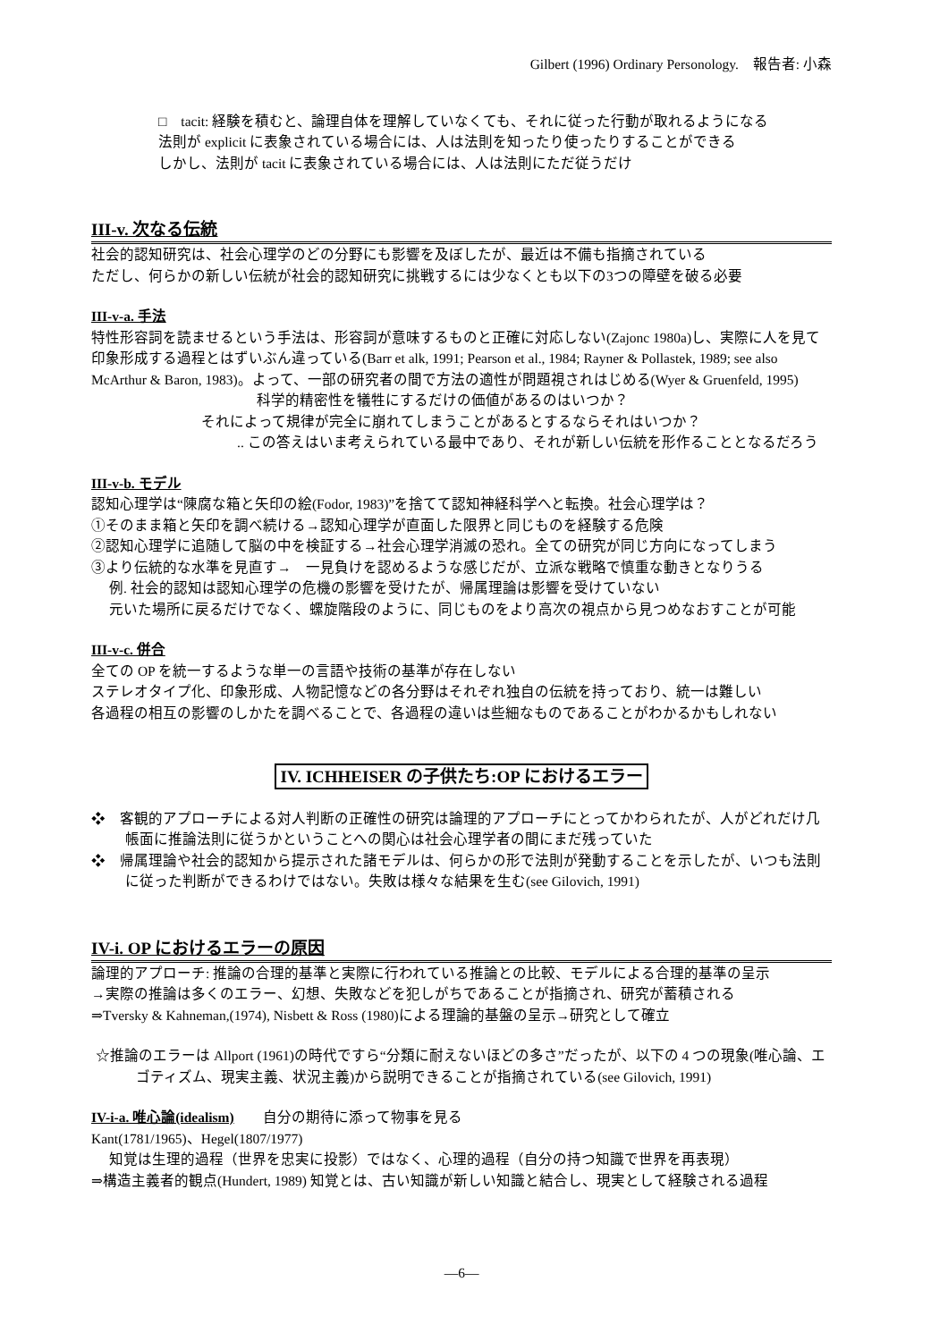Gilbert (1996) Ordinary Personology.　報告者: 小森
□　tacit: 経験を積むと、論理自体を理解していなくても、それに従った行動が取れるようになる
法則が explicit に表象されている場合には、人は法則を知ったり使ったりすることができる
しかし、法則が tacit に表象されている場合には、人は法則にただ従うだけ
III-v. 次なる伝統
社会的認知研究は、社会心理学のどの分野にも影響を及ぼしたが、最近は不備も指摘されている
ただし、何らかの新しい伝統が社会的認知研究に挑戦するには少なくとも以下の3つの障壁を破る必要
III-v-a. 手法
特性形容詞を読ませるという手法は、形容詞が意味するものと正確に対応しない(Zajonc 1980a)し、実際に人を見て印象形成する過程とはずいぶん違っている(Barr et alk, 1991; Pearson et al., 1984; Rayner & Pollastek, 1989; see also McArthur & Baron, 1983)。よって、一部の研究者の間で方法の適性が問題視されはじめる(Wyer & Gruenfeld, 1995)
科学的精密性を犠牲にするだけの価値があるのはいつか？
それによって規律が完全に崩れてしまうことがあるとするならそれはいつか？
.. この答えはいま考えられている最中であり、それが新しい伝統を形作ることとなるだろう
III-v-b. モデル
認知心理学は“陳腐な箱と矢印の絵(Fodor, 1983)”を捨てて認知神経科学へと転換。社会心理学は？
①そのまま箱と矢印を調べ続ける→認知心理学が直面した限界と同じものを経験する危険
②認知心理学に追随して脳の中を検証する→社会心理学消滅の恐れ。全ての研究が同じ方向になってしまう
③より伝統的な水準を見直す→　一見負けを認めるような感じだが、立派な戦略で慎重な動きとなりうる
例. 社会的認知は認知心理学の危機の影響を受けたが、帰属理論は影響を受けていない
元いた場所に戻るだけでなく、螺旋階段のように、同じものをより高次の視点から見つめなおすことが可能
III-v-c. 併合
全ての OP を統一するような単一の言語や技術の基準が存在しない
ステレオタイプ化、印象形成、人物記憶などの各分野はそれぞれ独自の伝統を持っており、統一は難しい
各過程の相互の影響のしかたを調べることで、各過程の違いは些細なものであることがわかるかもしれない
IV. ICHHEISER の子供たち:OP におけるエラー
❖　客観的アプローチによる対人判断の正確性の研究は論理的アプローチにとってかわられたが、人がどれだけ几帳面に推論法則に従うかということへの関心は社会心理学者の間にまだ残っていた
❖　帰属理論や社会的認知から提示された諸モデルは、何らかの形で法則が発動することを示したが、いつも法則に従った判断ができるわけではない。失敗は様々な結果を生む(see Gilovich, 1991)
IV-i. OP におけるエラーの原因
論理的アプローチ: 推論の合理的基準と実際に行われている推論との比較、モデルによる合理的基準の呈示
→実際の推論は多くのエラー、幻想、失敗などを犯しがちであることが指摘され、研究が蓄積される
⇒Tversky & Kahneman,(1974), Nisbett & Ross (1980)による理論的基盤の呈示→研究として確立
☆推論のエラーは Allport (1961)の時代ですら“分類に耐えないほどの多さ”だったが、以下の 4 つの現象(唯心論、エゴティズム、現実主義、状況主義)から説明できることが指摘されている(see Gilovich, 1991)
IV-i-a. 唯心論(idealism)　　自分の期待に添って物事を見る
Kant(1781/1965)、Hegel(1807/1977)
知覚は生理的過程（世界を忠実に投影）ではなく、心理的過程（自分の持つ知識で世界を再表現）
⇒構造主義者的観点(Hundert, 1989) 知覚とは、古い知識が新しい知識と結合し、現実として経験される過程
―6―